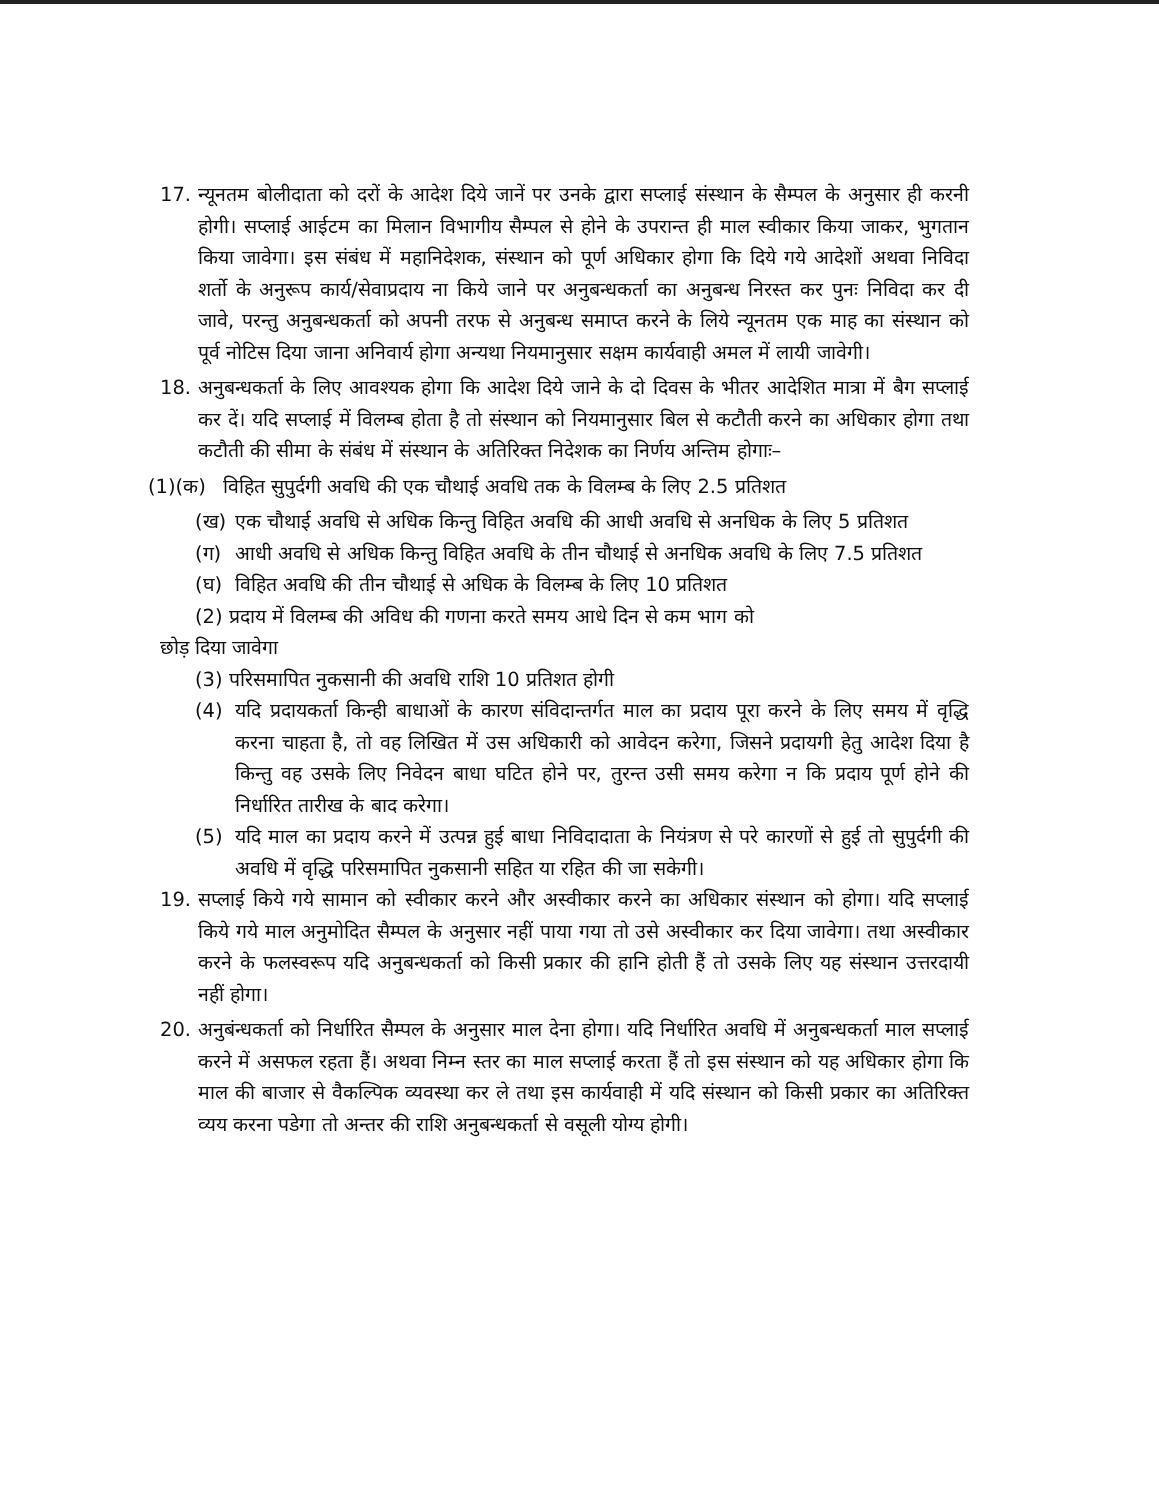17. न्यूनतम बोलीदाता को दरों के आदेश दिये जानें पर उनके द्वारा सप्लाई संस्थान के सैम्पल के अनुसार ही करनी होगी। सप्लाई आईटम का मिलान विभागीय सैम्पल से होने के उपरान्त ही माल स्वीकार किया जाकर, भुगतान किया जावेगा। इस संबंध में महानिदेशक, संस्थान को पूर्ण अधिकार होगा कि दिये गये आदेशों अथवा निविदा शर्तो के अनुरूप कार्य/सेवाप्रदाय ना किये जाने पर अनुबन्धकर्ता का अनुबन्ध निरस्त कर पुनः निविदा कर दी जावे, परन्तु अनुबन्धकर्ता को अपनी तरफ से अनुबन्ध समाप्त करने के लिये न्यूनतम एक माह का संस्थान को पूर्व नोटिस दिया जाना अनिवार्य होगा अन्यथा नियमानुसार सक्षम कार्यवाही अमल में लायी जावेगी।
18. अनुबन्धकर्ता के लिए आवश्यक होगा कि आदेश दिये जाने के दो दिवस के भीतर आदेशित मात्रा में बैग सप्लाई कर दें। यदि सप्लाई में विलम्ब होता है तो संस्थान को नियमानुसार बिल से कटौती करने का अधिकार होगा तथा कटौती की सीमा के संबंध में संस्थान के अतिरिक्त निदेशक का निर्णय अन्तिम होगाः–
(1)(क) विहित सुपुर्दगी अवधि की एक चौथाई अवधि तक के विलम्ब के लिए 2.5 प्रतिशत
(ख) एक चौथाई अवधि से अधिक किन्तु विहित अवधि की आधी अवधि से अनधिक के लिए 5 प्रतिशत
(ग) आधी अवधि से अधिक किन्तु विहित अवधि के तीन चौथाई से अनधिक अवधि के लिए 7.5 प्रतिशत
(घ) विहित अवधि की तीन चौथाई से अधिक के विलम्ब के लिए 10 प्रतिशत
(2) प्रदाय में विलम्ब की अविध की गणना करते समय आधे दिन से कम भाग को
छोड़ दिया जावेगा
(3) परिसमापित नुकसानी की अवधि राशि 10 प्रतिशत होगी
(4) यदि प्रदायकर्ता किन्ही बाधाओं के कारण संविदान्तर्गत माल का प्रदाय पूरा करने के लिए समय में वृद्धि करना चाहता है, तो वह लिखित में उस अधिकारी को आवेदन करेगा, जिसने प्रदायगी हेतु आदेश दिया है किन्तु वह उसके लिए निवेदन बाधा घटित होने पर, तुरन्त उसी समय करेगा न कि प्रदाय पूर्ण होने की निर्धारित तारीख के बाद करेगा।
(5) यदि माल का प्रदाय करने में उत्पन्न हुई बाधा निविदादाता के नियंत्रण से परे कारणों से हुई तो सुपुर्दगी की अवधि में वृद्धि परिसमापित नुकसानी सहित या रहित की जा सकेगी।
19. सप्लाई किये गये सामान को स्वीकार करने और अस्वीकार करने का अधिकार संस्थान को होगा। यदि सप्लाई किये गये माल अनुमोदित सैम्पल के अनुसार नहीं पाया गया तो उसे अस्वीकार कर दिया जावेगा। तथा अस्वीकार करने के फलस्वरूप यदि अनुबन्धकर्ता को किसी प्रकार की हानि होती हैं तो उसके लिए यह संस्थान उत्तरदायी नहीं होगा।
20. अनुबंन्धकर्ता को निर्धारित सैम्पल के अनुसार माल देना होगा। यदि निर्धारित अवधि में अनुबन्धकर्ता माल सप्लाई करने में असफल रहता हैं। अथवा निम्न स्तर का माल सप्लाई करता हैं तो इस संस्थान को यह अधिकार होगा कि माल की बाजार से वैकल्पिक व्यवस्था कर ले तथा इस कार्यवाही में यदि संस्थान को किसी प्रकार का अतिरिक्त व्यय करना पडेगा तो अन्तर की राशि अनुबन्धकर्ता से वसूली योग्य होगी।